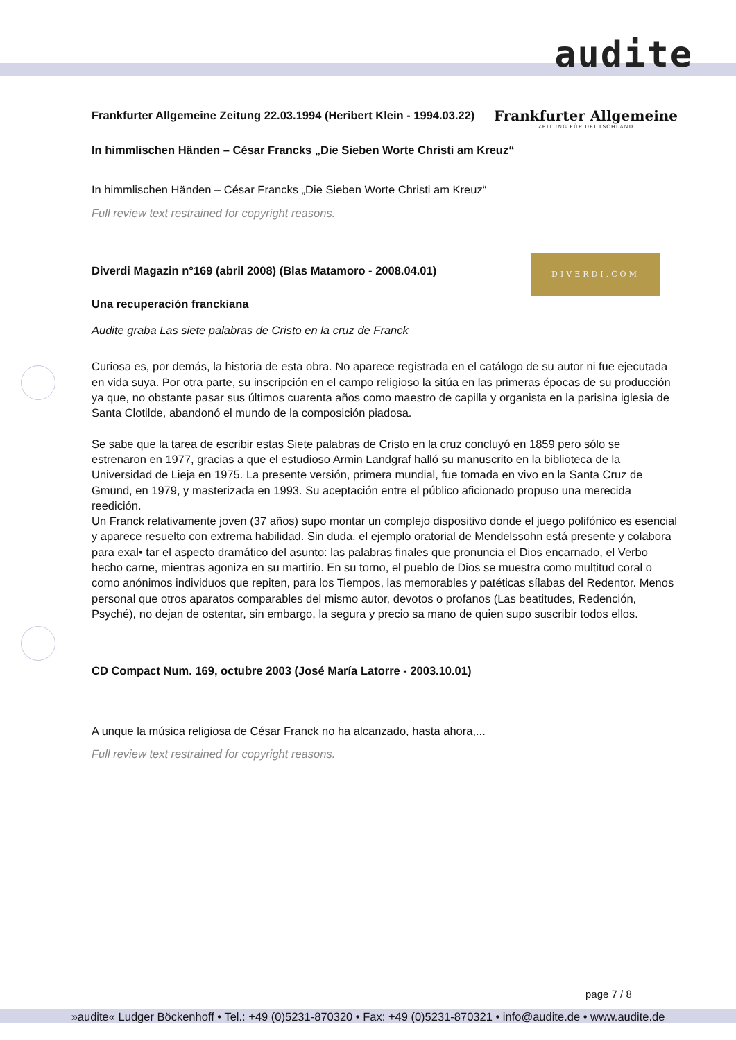audite
Frankfurter Allgemeine Zeitung 22.03.1994 (Heribert Klein - 1994.03.22)
Frankfurter Allgemeine
ZEITUNG FÜR DEUTSCHLAND
In himmlischen Händen – César Francks „Die Sieben Worte Christi am Kreuz“
In himmlischen Händen – César Francks „Die Sieben Worte Christi am Kreuz“
Full review text restrained for copyright reasons.
Diverdi Magazin n°169 (abril 2008) (Blas Matamoro - 2008.04.01)
DIVERDI.COM
Una recuperación franckiana
Audite graba Las siete palabras de Cristo en la cruz de Franck
Curiosa es, por demás, la historia de esta obra. No aparece registrada en el catálogo de su autor ni fue ejecutada en vida suya. Por otra parte, su inscripción en el campo religioso la sitúa en las primeras épocas de su producción ya que, no obstante pasar sus últimos cuarenta años como maestro de capilla y organista en la parisina iglesia de Santa Clotilde, abandonó el mundo de la composición piadosa.
Se sabe que la tarea de escribir estas Siete palabras de Cristo en la cruz concluyó en 1859 pero sólo se estrenaron en 1977, gracias a que el estudioso Armin Landgraf halló su manuscrito en la biblioteca de la Universidad de Lieja en 1975. La presente versión, primera mundial, fue tomada en vivo en la Santa Cruz de Gmünd, en 1979, y masterizada en 1993. Su aceptación entre el público aficionado propuso una merecida reedición.
Un Franck relativamente joven (37 años) supo montar un complejo dispositivo donde el juego polifónico es esencial y aparece resuelto con extrema habilidad. Sin duda, el ejemplo oratorial de Mendelssohn está presente y colabora para exal• tar el aspecto dramático del asunto: las palabras finales que pronuncia el Dios encarnado, el Verbo hecho carne, mientras agoniza en su martirio. En su torno, el pueblo de Dios se muestra como multitud coral o como anónimos individuos que repiten, para los Tiempos, las memorables y patéticas sílabas del Redentor. Menos personal que otros aparatos comparables del mismo autor, devotos o profanos (Las beatitudes, Redención, Psyché), no dejan de ostentar, sin embargo, la segura y precio sa mano de quien supo suscribir todos ellos.
CD Compact Num. 169, octubre 2003 (José María Latorre - 2003.10.01)
A unque la música religiosa de César Franck no ha alcanzado, hasta ahora,...
Full review text restrained for copyright reasons.
page 7 / 8
»audite« Ludger Böckenhoff • Tel.: +49 (0)5231-870320 • Fax: +49 (0)5231-870321 • info@audite.de • www.audite.de